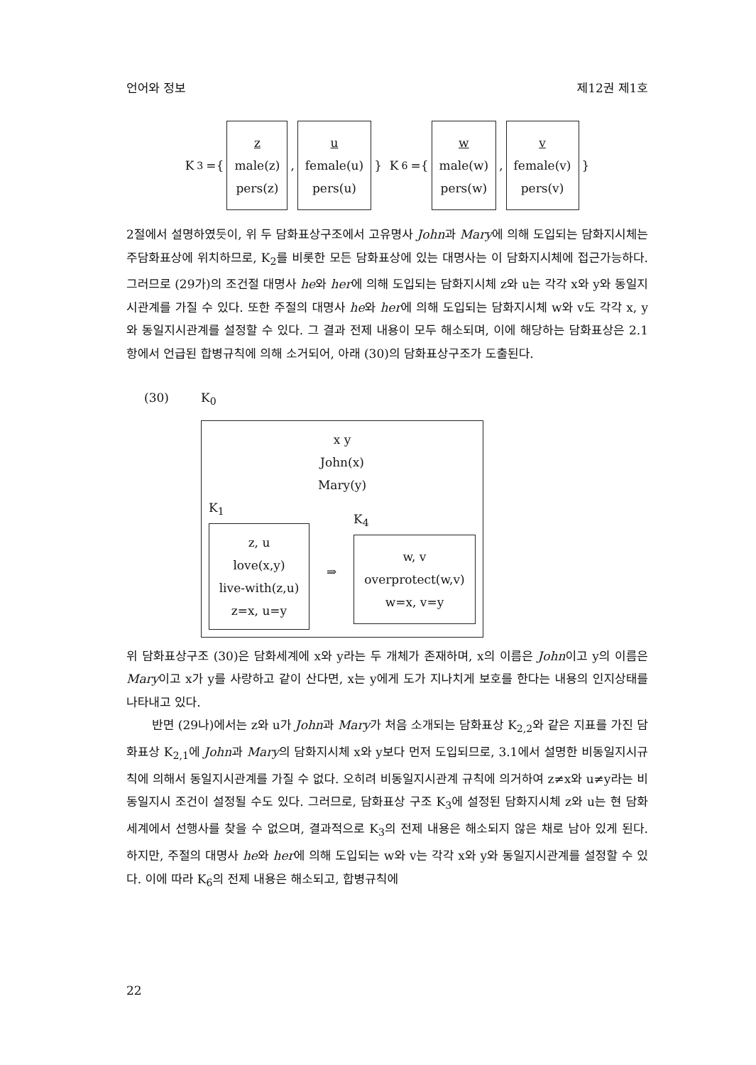언어와 정보 제12권 제1호
K<sub>3</sub>={
z
male(z)
pers(z)
,
u
female(u)
pers(u)
} K<sub>6</sub>={
w
male(w)
pers(w)
,
v
female(v)
pers(v)
}
2절에서 설명하였듯이, 위 두 담화표상구조에서 고유명사 John과 Mary에 의해 도입되는 담화지시체는 주담화표상에 위치하므로, K<sub>2</sub>를 비롯한 모든 담화표상에 있는 대명사는 이 담화지시체에 접근가능하다. 그러므로 (29가)의 조건절 대명사 he와 her에 의해 도입되는 담화지시체 z와 u는 각각 x와 y와 동일지시관계를 가질 수 있다. 또한 주절의 대명사 he와 her에 의해 도입되는 담화지시체 w와 v도 각각 x, y와 동일지시관계를 설정할 수 있다. 그 결과 전제 내용이 모두 해소되며, 이에 해당하는 담화표상은 2.1항에서 언급된 합병규칙에 의해 소거되어, 아래 (30)의 담화표상구조가 도출된다.
(30) K<sub>0</sub>
x y
John(x)
Mary(y)
K<sub>1</sub>
z, u
love(x,y)
live-with(z,u)
z=x, u=y
⇒
K<sub>4</sub>
w, v
overprotect(w,v)
w=x, v=y
위 담화표상구조 (30)은 담화세계에 x와 y라는 두 개체가 존재하며, x의 이름은 John이고 y의 이름은 Mary이고 x가 y를 사랑하고 같이 산다면, x는 y에게 도가 지나치게 보호를 한다는 내용의 인지상태를 나타내고 있다.
반면 (29나)에서는 z와 u가 John과 Mary가 처음 소개되는 담화표상 K<sub>2,2</sub>와 같은 지표를 가진 담화표상 K<sub>2,1</sub>에 John과 Mary의 담화지시체 x와 y보다 먼저 도입되므로, 3.1에서 설명한 비동일지시규칙에 의해서 동일지시관계를 가질 수 없다. 오히려 비동일지시관계 규칙에 의거하여 z≠x와 u≠y라는 비동일지시 조건이 설정될 수도 있다. 그러므로, 담화표상 구조 K<sub>3</sub>에 설정된 담화지시체 z와 u는 현 담화세계에서 선행사를 찾을 수 없으며, 결과적으로 K<sub>3</sub>의 전제 내용은 해소되지 않은 채로 남아 있게 된다. 하지만, 주절의 대명사 he와 her에 의해 도입되는 w와 v는 각각 x와 y와 동일지시관계를 설정할 수 있다. 이에 따라 K<sub>6</sub>의 전제 내용은 해소되고, 합병규칙에
22